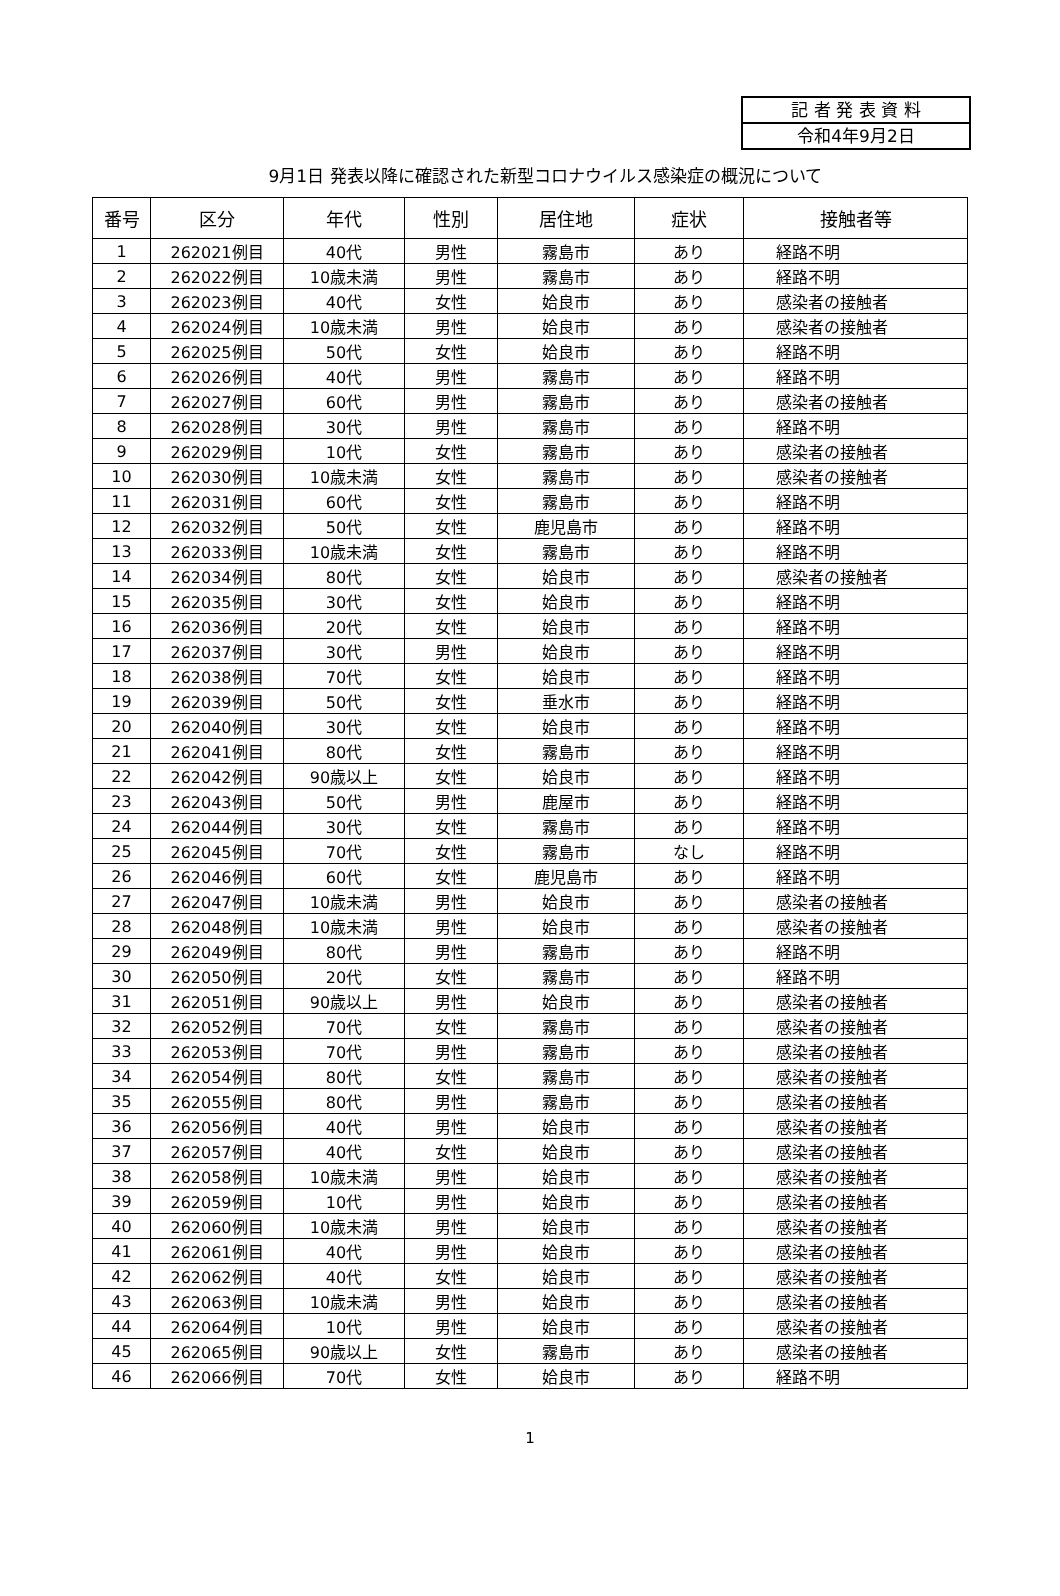記 者 発 表 資 料
令和4年9月2日
9月1日 発表以降に確認された新型コロナウイルス感染症の概況について
| 番号 | 区分 | 年代 | 性別 | 居住地 | 症状 | 接触者等 |
| --- | --- | --- | --- | --- | --- | --- |
| 1 | 262021例目 | 40代 | 男性 | 霧島市 | あり | 経路不明 |
| 2 | 262022例目 | 10歳未満 | 男性 | 霧島市 | あり | 経路不明 |
| 3 | 262023例目 | 40代 | 女性 | 姶良市 | あり | 感染者の接触者 |
| 4 | 262024例目 | 10歳未満 | 男性 | 姶良市 | あり | 感染者の接触者 |
| 5 | 262025例目 | 50代 | 女性 | 姶良市 | あり | 経路不明 |
| 6 | 262026例目 | 40代 | 男性 | 霧島市 | あり | 経路不明 |
| 7 | 262027例目 | 60代 | 男性 | 霧島市 | あり | 感染者の接触者 |
| 8 | 262028例目 | 30代 | 男性 | 霧島市 | あり | 経路不明 |
| 9 | 262029例目 | 10代 | 女性 | 霧島市 | あり | 感染者の接触者 |
| 10 | 262030例目 | 10歳未満 | 女性 | 霧島市 | あり | 感染者の接触者 |
| 11 | 262031例目 | 60代 | 女性 | 霧島市 | あり | 経路不明 |
| 12 | 262032例目 | 50代 | 女性 | 鹿児島市 | あり | 経路不明 |
| 13 | 262033例目 | 10歳未満 | 女性 | 霧島市 | あり | 経路不明 |
| 14 | 262034例目 | 80代 | 女性 | 姶良市 | あり | 感染者の接触者 |
| 15 | 262035例目 | 30代 | 女性 | 姶良市 | あり | 経路不明 |
| 16 | 262036例目 | 20代 | 女性 | 姶良市 | あり | 経路不明 |
| 17 | 262037例目 | 30代 | 男性 | 姶良市 | あり | 経路不明 |
| 18 | 262038例目 | 70代 | 女性 | 姶良市 | あり | 経路不明 |
| 19 | 262039例目 | 50代 | 女性 | 垂水市 | あり | 経路不明 |
| 20 | 262040例目 | 30代 | 女性 | 姶良市 | あり | 経路不明 |
| 21 | 262041例目 | 80代 | 女性 | 霧島市 | あり | 経路不明 |
| 22 | 262042例目 | 90歳以上 | 女性 | 姶良市 | あり | 経路不明 |
| 23 | 262043例目 | 50代 | 男性 | 鹿屋市 | あり | 経路不明 |
| 24 | 262044例目 | 30代 | 女性 | 霧島市 | あり | 経路不明 |
| 25 | 262045例目 | 70代 | 女性 | 霧島市 | なし | 経路不明 |
| 26 | 262046例目 | 60代 | 女性 | 鹿児島市 | あり | 経路不明 |
| 27 | 262047例目 | 10歳未満 | 男性 | 姶良市 | あり | 感染者の接触者 |
| 28 | 262048例目 | 10歳未満 | 男性 | 姶良市 | あり | 感染者の接触者 |
| 29 | 262049例目 | 80代 | 男性 | 霧島市 | あり | 経路不明 |
| 30 | 262050例目 | 20代 | 女性 | 霧島市 | あり | 経路不明 |
| 31 | 262051例目 | 90歳以上 | 男性 | 姶良市 | あり | 感染者の接触者 |
| 32 | 262052例目 | 70代 | 女性 | 霧島市 | あり | 感染者の接触者 |
| 33 | 262053例目 | 70代 | 男性 | 霧島市 | あり | 感染者の接触者 |
| 34 | 262054例目 | 80代 | 女性 | 霧島市 | あり | 感染者の接触者 |
| 35 | 262055例目 | 80代 | 男性 | 霧島市 | あり | 感染者の接触者 |
| 36 | 262056例目 | 40代 | 男性 | 姶良市 | あり | 感染者の接触者 |
| 37 | 262057例目 | 40代 | 女性 | 姶良市 | あり | 感染者の接触者 |
| 38 | 262058例目 | 10歳未満 | 男性 | 姶良市 | あり | 感染者の接触者 |
| 39 | 262059例目 | 10代 | 男性 | 姶良市 | あり | 感染者の接触者 |
| 40 | 262060例目 | 10歳未満 | 男性 | 姶良市 | あり | 感染者の接触者 |
| 41 | 262061例目 | 40代 | 男性 | 姶良市 | あり | 感染者の接触者 |
| 42 | 262062例目 | 40代 | 女性 | 姶良市 | あり | 感染者の接触者 |
| 43 | 262063例目 | 10歳未満 | 男性 | 姶良市 | あり | 感染者の接触者 |
| 44 | 262064例目 | 10代 | 男性 | 姶良市 | あり | 感染者の接触者 |
| 45 | 262065例目 | 90歳以上 | 女性 | 霧島市 | あり | 感染者の接触者 |
| 46 | 262066例目 | 70代 | 女性 | 姶良市 | あり | 経路不明 |
1